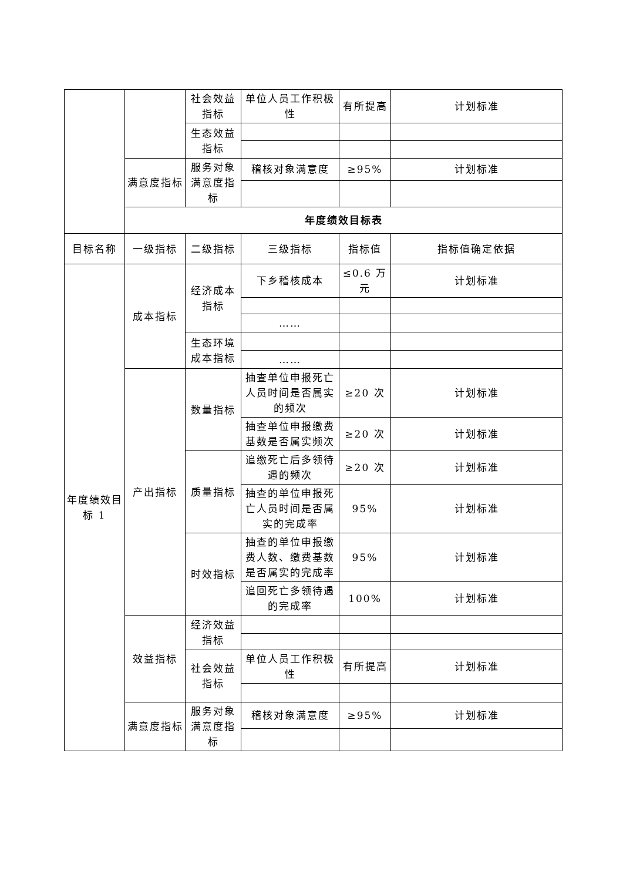| | | 社会效益指标 | 单位人员工作积极性 | 有所提高 | 计划标准 |
| | | 生态效益指标 | | | |
| | 满意度指标 | 服务对象满意度指标 | 稽核对象满意度 | ≥95% | 计划标准 |
| | 年度绩效目标表 | | | | |
| 目标名称 | 一级指标 | 二级指标 | 三级指标 | 指标值 | 指标值确定依据 |
| 年度绩效目标 1 | 成本指标 | 经济成本指标 | 下乡稽核成本 | ≤0.6 万元 | 计划标准 |
| | | | …… | | |
| | | 生态环境成本指标 | | | |
| | | | …… | | |
| | 产出指标 | 数量指标 | 抽查单位申报死亡人员时间是否属实的频次 | ≥20 次 | 计划标准 |
| | | | 抽查单位申报缴费基数是否属实频次 | ≥20 次 | 计划标准 |
| | | 质量指标 | 追缴死亡后多领待遇的频次 | ≥20 次 | 计划标准 |
| | | | 抽查的单位申报死亡人员时间是否属实的完成率 | 95% | 计划标准 |
| | | 时效指标 | 抽查的单位申报缴费人数、缴费基数是否属实的完成率 | 95% | 计划标准 |
| | | | 追回死亡多领待遇的完成率 | 100% | 计划标准 |
| | 效益指标 | 经济效益指标 | | | |
| | | 社会效益指标 | 单位人员工作积极性 | 有所提高 | 计划标准 |
| | 满意度指标 | 服务对象满意度指标 | 稽核对象满意度 | ≥95% | 计划标准 |